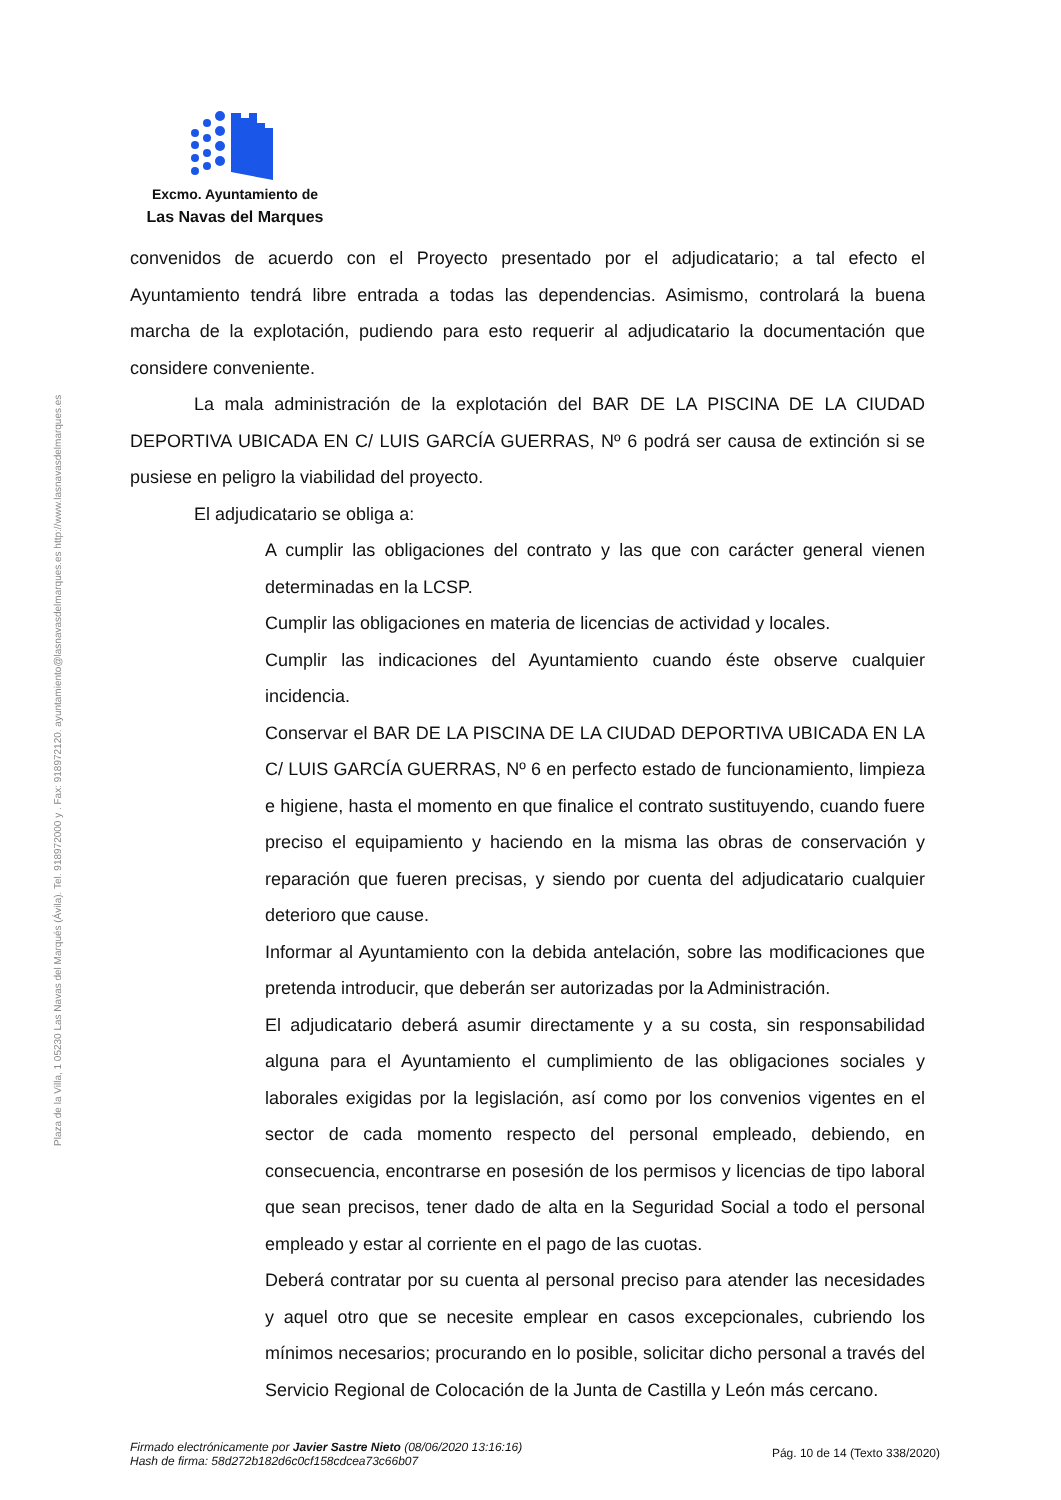Excmo. Ayuntamiento de
Las Navas del Marques
Plaza de la Villa, 1 05230 Las Navas del Marqués (Ávila). Tel. 918972000 y . Fax: 918972120. ayuntamiento@lasnavasdelmarques.es http://www.lasnavasdelmarques.es
convenidos de acuerdo con el Proyecto presentado por el adjudicatario; a tal efecto el Ayuntamiento tendrá libre entrada a todas las dependencias. Asimismo, controlará la buena marcha de la explotación, pudiendo para esto requerir al adjudicatario la documentación que considere conveniente.
La mala administración de la explotación del BAR DE LA PISCINA DE LA CIUDAD DEPORTIVA UBICADA EN C/ LUIS GARCÍA GUERRAS, Nº 6 podrá ser causa de extinción si se pusiese en peligro la viabilidad del proyecto.
El adjudicatario se obliga a:
A cumplir las obligaciones del contrato y las que con carácter general vienen determinadas en la LCSP.
Cumplir las obligaciones en materia de licencias de actividad y locales.
Cumplir las indicaciones del Ayuntamiento cuando éste observe cualquier incidencia.
Conservar el BAR DE LA PISCINA DE LA CIUDAD DEPORTIVA UBICADA EN LA C/ LUIS GARCÍA GUERRAS, Nº 6 en perfecto estado de funcionamiento, limpieza e higiene, hasta el momento en que finalice el contrato sustituyendo, cuando fuere preciso el equipamiento y haciendo en la misma las obras de conservación y reparación que fueren precisas, y siendo por cuenta del adjudicatario cualquier deterioro que cause.
Informar al Ayuntamiento con la debida antelación, sobre las modificaciones que pretenda introducir, que deberán ser autorizadas por la Administración.
El adjudicatario deberá asumir directamente y a su costa, sin responsabilidad alguna para el Ayuntamiento el cumplimiento de las obligaciones sociales y laborales exigidas por la legislación, así como por los convenios vigentes en el sector de cada momento respecto del personal empleado, debiendo, en consecuencia, encontrarse en posesión de los permisos y licencias de tipo laboral que sean precisos, tener dado de alta en la Seguridad Social a todo el personal empleado y estar al corriente en el pago de las cuotas.
Deberá contratar por su cuenta al personal preciso para atender las necesidades y aquel otro que se necesite emplear en casos excepcionales, cubriendo los mínimos necesarios; procurando en lo posible, solicitar dicho personal a través del Servicio Regional de Colocación de la Junta de Castilla y León más cercano.
Firmado electrónicamente por Javier Sastre Nieto (08/06/2020 13:16:16)
Hash de firma: 58d272b182d6c0cf158cdcea73c66b07 Pág. 10 de 14 (Texto 338/2020)